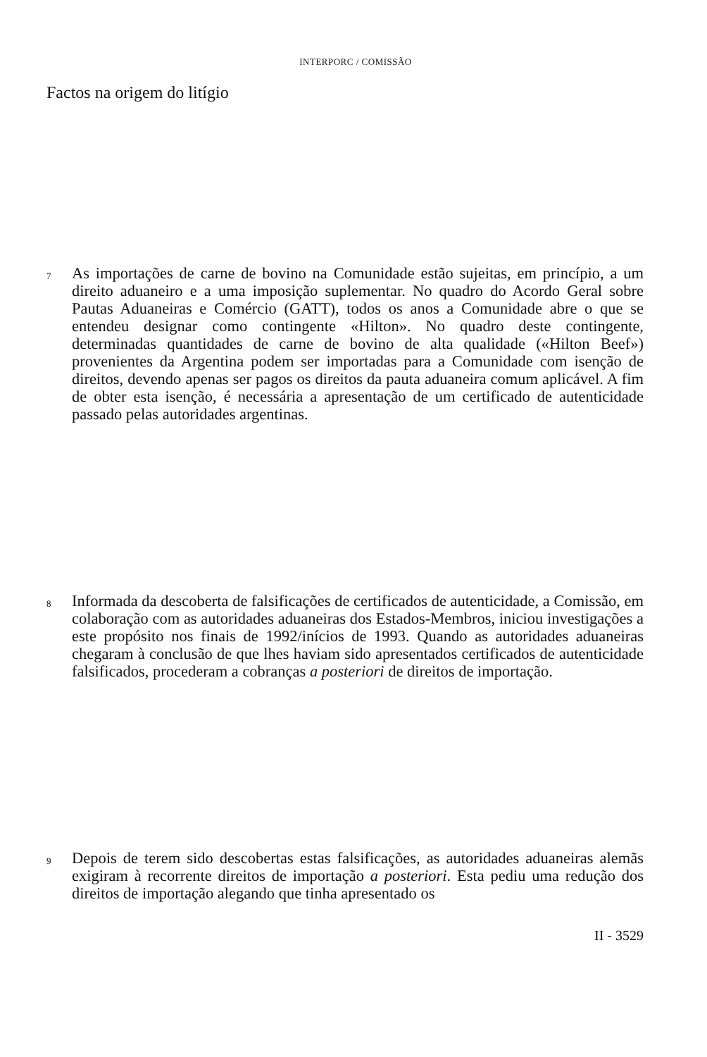INTERPORC / COMISSÃO
Factos na origem do litígio
7
As importações de carne de bovino na Comunidade estão sujeitas, em princípio, a um direito aduaneiro e a uma imposição suplementar. No quadro do Acordo Geral sobre Pautas Aduaneiras e Comércio (GATT), todos os anos a Comunidade abre o que se entendeu designar como contingente «Hilton». No quadro deste contingente, determinadas quantidades de carne de bovino de alta qualidade («Hilton Beef») provenientes da Argentina podem ser importadas para a Comunidade com isenção de direitos, devendo apenas ser pagos os direitos da pauta aduaneira comum aplicável. A fim de obter esta isenção, é necessária a apresentação de um certificado de autenticidade passado pelas autoridades argentinas.
8
Informada da descoberta de falsificações de certificados de autenticidade, a Comissão, em colaboração com as autoridades aduaneiras dos Estados-Membros, iniciou investigações a este propósito nos finais de 1992/inícios de 1993. Quando as autoridades aduaneiras chegaram à conclusão de que lhes haviam sido apresentados certificados de autenticidade falsificados, procederam a cobranças a posteriori de direitos de importação.
9
Depois de terem sido descobertas estas falsificações, as autoridades aduaneiras alemãs exigiram à recorrente direitos de importação a posteriori. Esta pediu uma redução dos direitos de importação alegando que tinha apresentado os
II - 3529